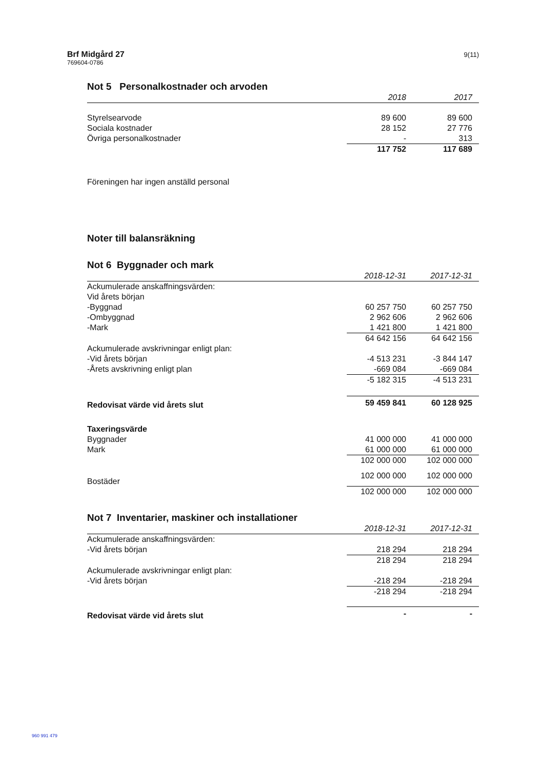Brf Midgård 27
769604-0786
9(11)
Not 5 Personalkostnader och arvoden
| | 2018 | 2017 |
| --- | --- | --- |
| Styrelsearvode | 89 600 | 89 600 |
| Sociala kostnader | 28 152 | 27 776 |
| Övriga personalkostnader | - | 313 |
| | 117 752 | 117 689 |
Föreningen har ingen anställd personal
Noter till balansräkning
Not 6 Byggnader och mark
| | 2018-12-31 | 2017-12-31 |
| --- | --- | --- |
| Ackumulerade anskaffningsvärden: | | |
| Vid årets början | | |
| -Byggnad | 60 257 750 | 60 257 750 |
| -Ombyggnad | 2 962 606 | 2 962 606 |
| -Mark | 1 421 800 | 1 421 800 |
| | 64 642 156 | 64 642 156 |
| Ackumulerade avskrivningar enligt plan: | | |
| -Vid årets början | -4 513 231 | -3 844 147 |
| -Årets avskrivning enligt plan | -669 084 | -669 084 |
| | -5 182 315 | -4 513 231 |
| Redovisat värde vid årets slut | 59 459 841 | 60 128 925 |
| Taxeringsvärde | | |
| Byggnader | 41 000 000 | 41 000 000 |
| Mark | 61 000 000 | 61 000 000 |
| | 102 000 000 | 102 000 000 |
| Bostäder | 102 000 000 | 102 000 000 |
| | 102 000 000 | 102 000 000 |
Not 7 Inventarier, maskiner och installationer
| | 2018-12-31 | 2017-12-31 |
| --- | --- | --- |
| Ackumulerade anskaffningsvärden: | | |
| -Vid årets början | 218 294 | 218 294 |
| | 218 294 | 218 294 |
| Ackumulerade avskrivningar enligt plan: | | |
| -Vid årets början | -218 294 | -218 294 |
| | -218 294 | -218 294 |
| Redovisat värde vid årets slut | - | - |
960 991 479